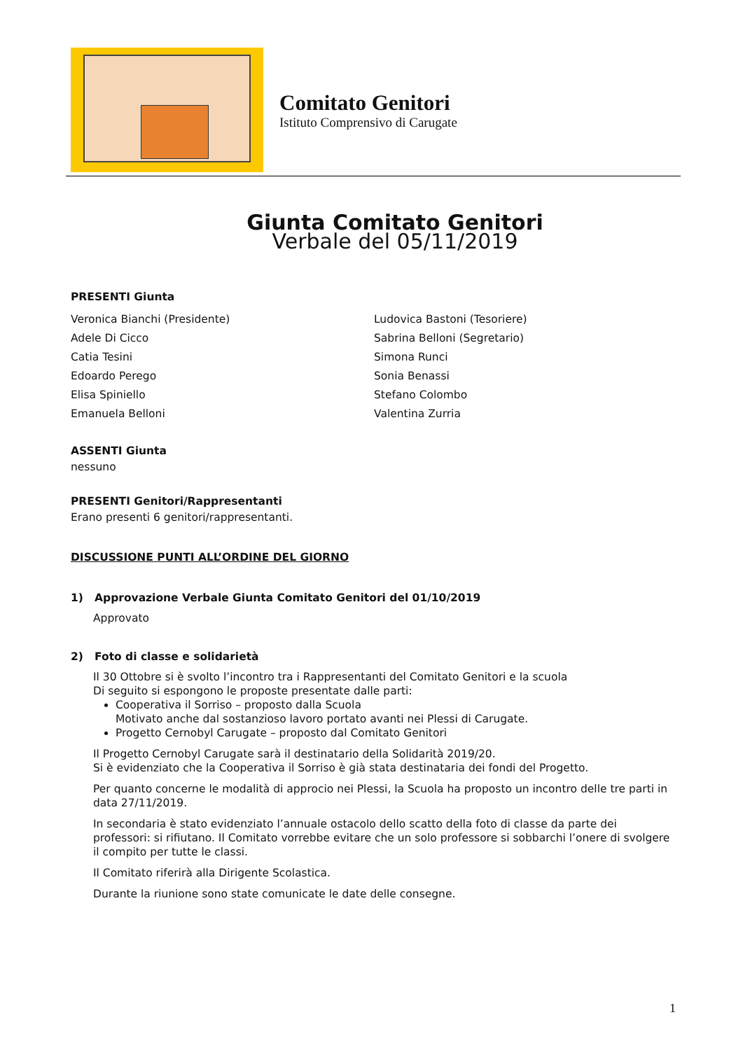Comitato Genitori
Istituto Comprensivo di Carugate
Giunta Comitato Genitori
Verbale del 05/11/2019
PRESENTI Giunta
Veronica Bianchi (Presidente)
Adele Di Cicco
Catia Tesini
Edoardo Perego
Elisa Spiniello
Emanuela Belloni
Ludovica Bastoni (Tesoriere)
Sabrina Belloni (Segretario)
Simona Runci
Sonia Benassi
Stefano Colombo
Valentina Zurria
ASSENTI Giunta
nessuno
PRESENTI Genitori/Rappresentanti
Erano presenti 6 genitori/rappresentanti.
DISCUSSIONE PUNTI ALL’ORDINE DEL GIORNO
1) Approvazione Verbale Giunta Comitato Genitori del 01/10/2019
Approvato
2) Foto di classe e solidarietà
Il 30 Ottobre si è svolto l’incontro tra i Rappresentanti del Comitato Genitori e la scuola
Di seguito si espongono le proposte presentate dalle parti:
Cooperativa il Sorriso – proposto dalla Scuola
Motivato anche dal sostanzioso lavoro portato avanti nei Plessi di Carugate.
Progetto Cernobyl Carugate – proposto dal Comitato Genitori
Il Progetto Cernobyl Carugate sarà il destinatario della Solidarità 2019/20.
Si è evidenziato che la Cooperativa il Sorriso è già stata destinataria dei fondi del Progetto.
Per quanto concerne le modalità di approcio nei Plessi, la Scuola ha proposto un incontro delle tre parti in data 27/11/2019.
In secondaria è stato evidenziato l’annuale ostacolo dello scatto della foto di classe da parte dei professori: si rifiutano. Il Comitato vorrebbe evitare che un solo professore si sobbarchi l’onere di svolgere il compito per tutte le classi.
Il Comitato riferirà alla Dirigente Scolastica.
Durante la riunione sono state comunicate le date delle consegne.
1